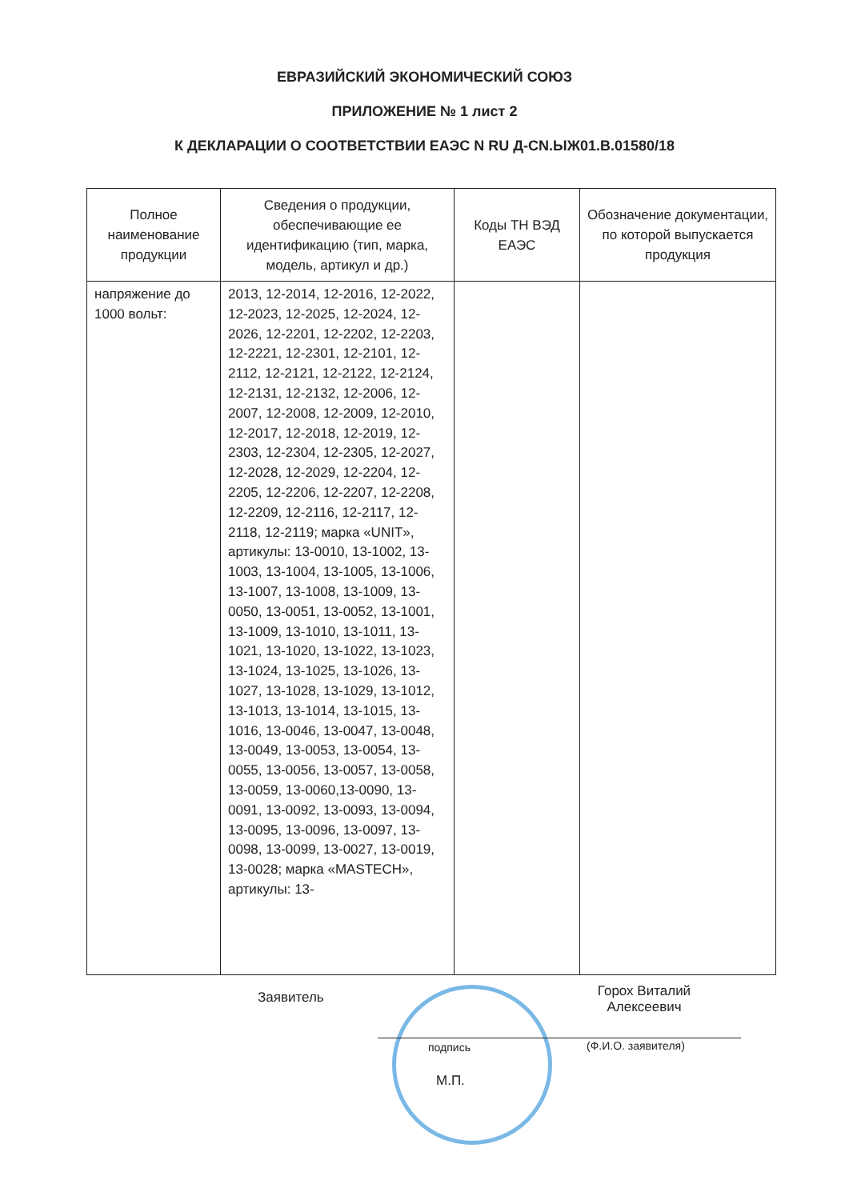ЕВРАЗИЙСКИЙ ЭКОНОМИЧЕСКИЙ СОЮЗ
ПРИЛОЖЕНИЕ № 1 лист 2
К ДЕКЛАРАЦИИ О СООТВЕТСТВИИ ЕАЭС N RU Д-CN.ЫЖ01.В.01580/18
| Полное наименование продукции | Сведения о продукции, обеспечивающие ее идентификацию (тип, марка, модель, артикул и др.) | Коды ТН ВЭД ЕАЭС | Обозначение документации, по которой выпускается продукция |
| --- | --- | --- | --- |
| напряжение до 1000 вольт: | 2013, 12-2014, 12-2016, 12-2022, 12-2023, 12-2025, 12-2024, 12-2026, 12-2201, 12-2202, 12-2203, 12-2221, 12-2301, 12-2101, 12-2112, 12-2121, 12-2122, 12-2124, 12-2131, 12-2132, 12-2006, 12-2007, 12-2008, 12-2009, 12-2010, 12-2017, 12-2018, 12-2019, 12-2303, 12-2304, 12-2305, 12-2027, 12-2028, 12-2029, 12-2204, 12-2205, 12-2206, 12-2207, 12-2208, 12-2209, 12-2116, 12-2117, 12-2118, 12-2119; марка «UNIT», артикулы: 13-0010, 13-1002, 13-1003, 13-1004, 13-1005, 13-1006, 13-1007, 13-1008, 13-1009, 13-0050, 13-0051, 13-0052, 13-1001, 13-1009, 13-1010, 13-1011, 13-1021, 13-1020, 13-1022, 13-1023, 13-1024, 13-1025, 13-1026, 13-1027, 13-1028, 13-1029, 13-1012, 13-1013, 13-1014, 13-1015, 13-1016, 13-0046, 13-0047, 13-0048, 13-0049, 13-0053, 13-0054, 13-0055, 13-0056, 13-0057, 13-0058, 13-0059, 13-0060,13-0090, 13-0091, 13-0092, 13-0093, 13-0094, 13-0095, 13-0096, 13-0097, 13-0098, 13-0099, 13-0027, 13-0019, 13-0028; марка «MASTECH», артикулы: 13- | | |
Заявитель
Горох Виталий Алексеевич
подпись (Ф.И.О. заявителя)
М.П.